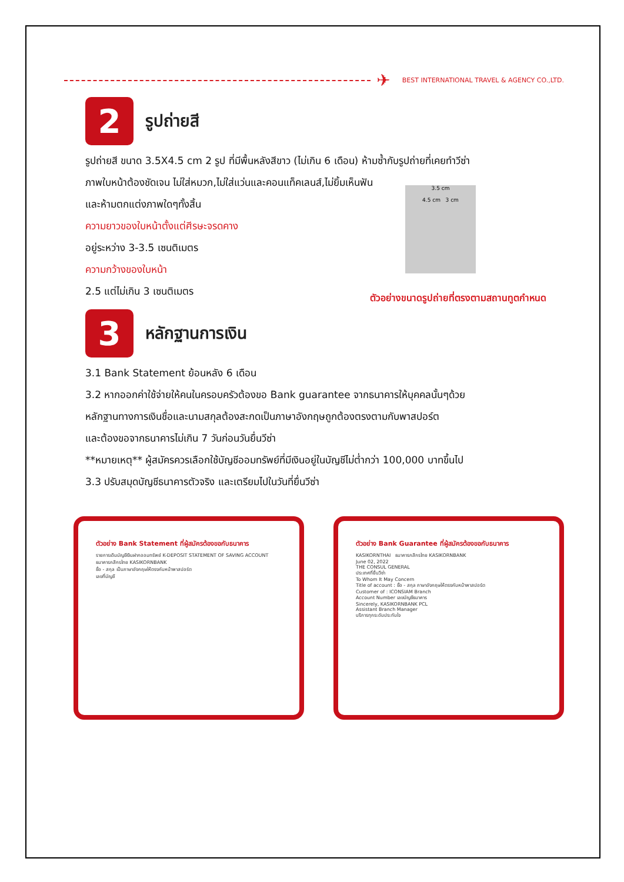✈ BEST INTERNATIONAL TRAVEL & AGENCY CO.,LTD.
2
รูปถ่ายสี
รูปถ่ายสี ขนาด 3.5X4.5 cm 2 รูป ที่มีพื้นหลังสีขาว (ไม่เกิน 6 เดือน) ห้ามซ้ำกับรูปถ่ายที่เคยทำวีซ่า
ภาพใบหน้าต้องชัดเจน ไม่ใส่หมวก,ไม่ใส่แว่นและคอนแท็คเลนส์,ไม่ยิ้มเห็นฟัน
และห้ามตกแต่งภาพใดๆทั้งสิ้น
ความยาวของใบหน้าตั้งแต่ศีรษะจรดคาง
อยู่ระหว่าง 3-3.5 เซนติเมตร
ความกว้างของใบหน้า
2.5 แต่ไม่เกิน 3 เซนติเมตร
3.5 cm
4.5 cm 3 cm
ตัวอย่างขนาดรูปถ่ายที่ตรงตามสถานทูตกำหนด
3
หลักฐานการเงิน
3.1 Bank Statement ย้อนหลัง 6 เดือน
3.2 หากออกค่าใช้จ่ายให้คนในครอบครัวต้องขอ Bank guarantee จากธนาคารให้บุคคลนั้นๆด้วย
หลักฐานทางการเงินชื่อและนามสกุลต้องสะกดเป็นภาษาอังกฤษถูกต้องตรงตามกับพาสปอร์ต
และต้องขอจากธนาคารไม่เกิน 7 วันก่อนวันยื่นวีซ่า
**หมายเหตุ** ผู้สมัครควรเลือกใช้บัญชีออมทรัพย์ที่มีเงินอยู่ในบัญชีไม่ต่ำกว่า 100,000 บาทขึ้นไป
3.3 ปรับสมุดบัญชีธนาคารตัวจริง และเตรียมไปในวันที่ยื่นวีซ่า
ตัวอย่าง Bank Statement ที่ผู้สมัครต้องขอกับธนาคาร
รายการเดินบัญชีเงินฝากออมทรัพย์ K-DEPOSIT STATEMENT OF SAVING ACCOUNT
ธนาคารกสิกรไทย KASIKORNBANK
ชื่อ - สกุล เป็นภาษาอังกฤษให้ตรงกับหน้าพาสปอร์ต
เลขที่บัญชี
ตัวอย่าง Bank Guarantee ที่ผู้สมัครต้องขอกับธนาคาร
KASIKORNTHAI ธนาคารกสิกรไทย KASIKORNBANK
June 02, 2022
THE CONSUL GENERAL
ประเทศที่ยื่นวีซ่า
To Whom It May Concern
Title of account : ชื่อ - สกุล ภาษาอังกฤษให้ตรงกับหน้าพาสปอร์ต
Customer of : ICONSIAM Branch
Account Number เลขบัญชีธนาคาร
Sincerely, KASIKORNBANK PCL
Assistant Branch Manager
บริการทุกระดับประทับใจ